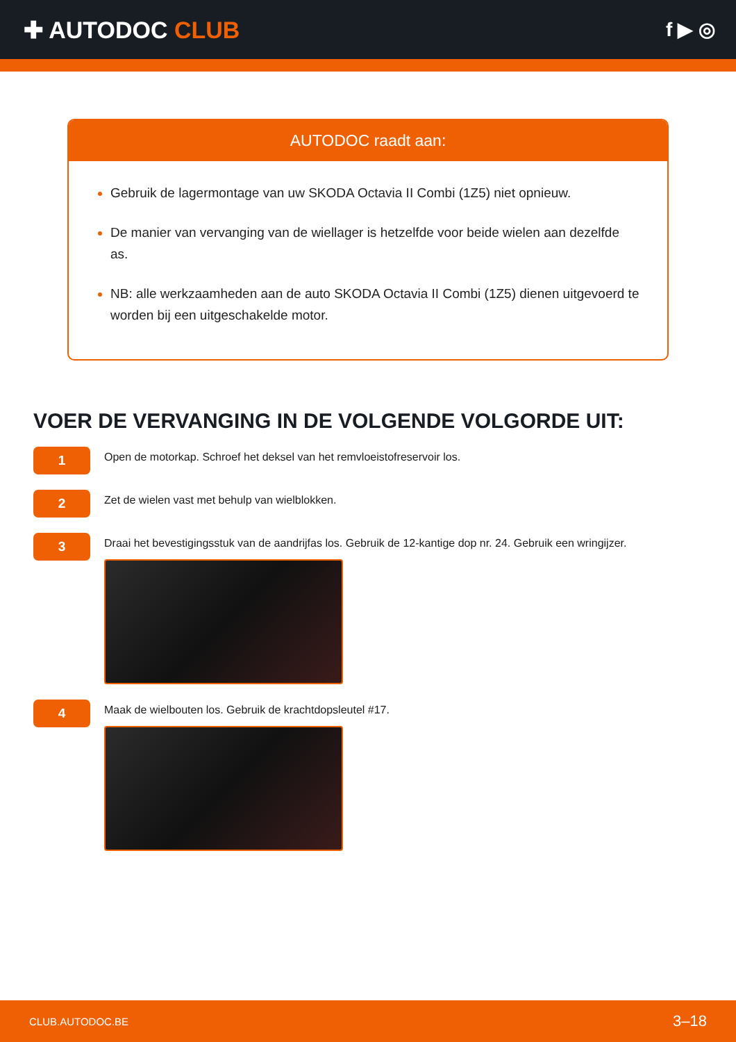✚ AUTODOC CLUB
f ▶ ◎
AUTODOC raadt aan:
Gebruik de lagermontage van uw SKODA Octavia II Combi (1Z5) niet opnieuw.
De manier van vervanging van de wiellager is hetzelfde voor beide wielen aan dezelfde as.
NB: alle werkzaamheden aan de auto SKODA Octavia II Combi (1Z5) dienen uitgevoerd te worden bij een uitgeschakelde motor.
VOER DE VERVANGING IN DE VOLGENDE VOLGORDE UIT:
1
Open de motorkap. Schroef het deksel van het remvloeistofreservoir los.
2
Zet de wielen vast met behulp van wielblokken.
3
Draai het bevestigingsstuk van de aandrijfas los. Gebruik de 12-kantige dop nr. 24. Gebruik een wringijzer.
4
Maak de wielbouten los. Gebruik de krachtdopsleutel #17.
CLUB.AUTODOC.BE 3–18